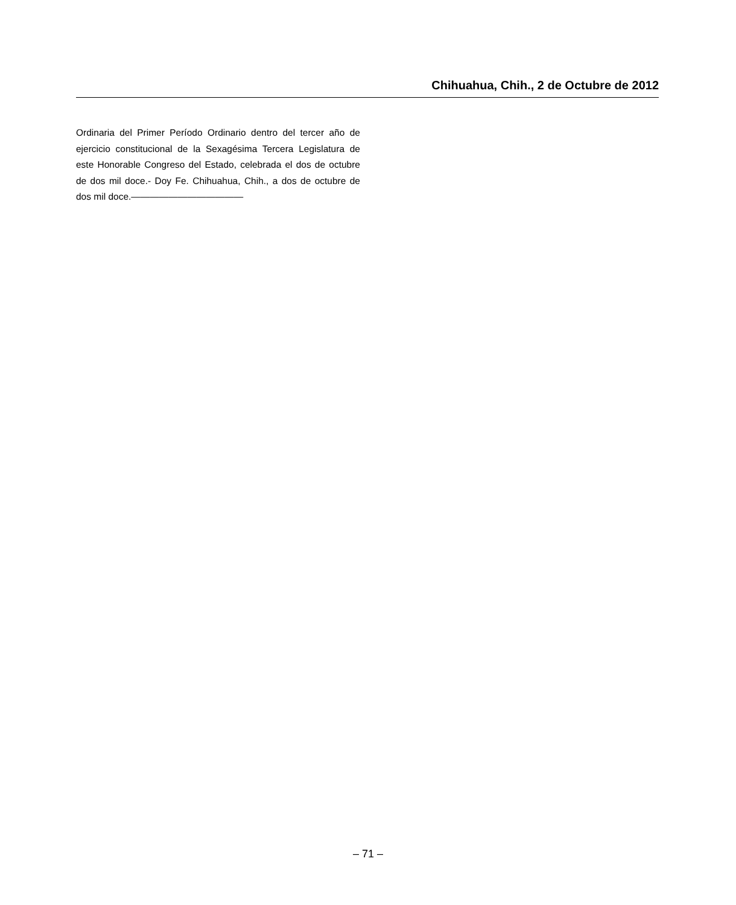Chihuahua, Chih., 2 de Octubre de 2012
Ordinaria del Primer Período Ordinario dentro del tercer año de ejercicio constitucional de la Sexagésima Tercera Legislatura de este Honorable Congreso del Estado, celebrada el dos de octubre de dos mil doce.- Doy Fe. Chihuahua, Chih., a dos de octubre de dos mil doce.————————————
– 71 –